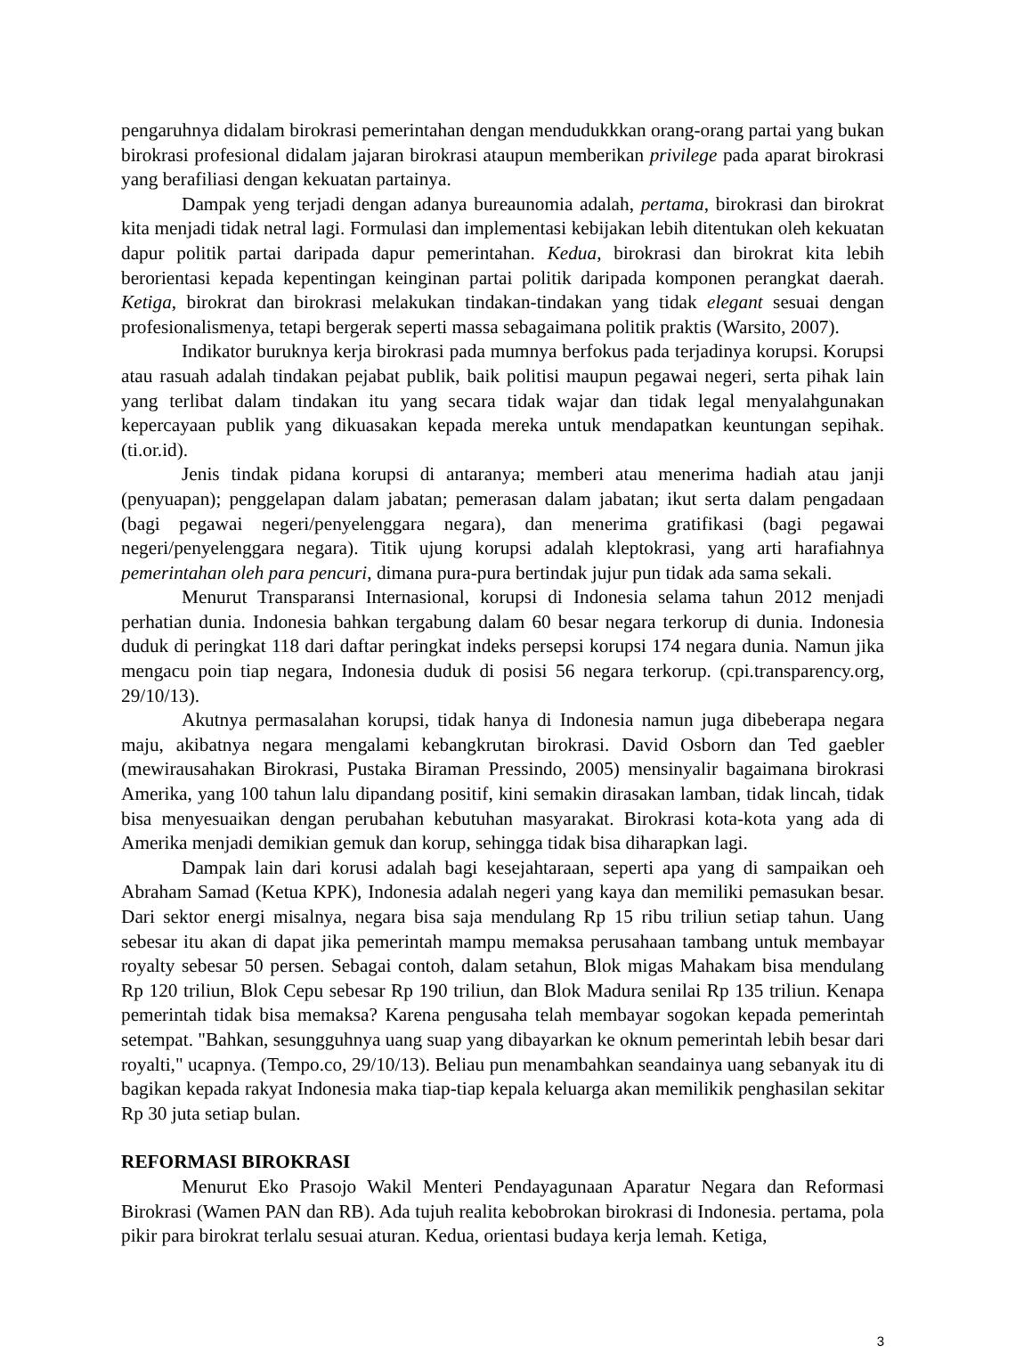pengaruhnya didalam birokrasi pemerintahan dengan mendudukkkan orang-orang partai yang bukan birokrasi profesional didalam jajaran birokrasi ataupun memberikan privilege pada aparat birokrasi yang berafiliasi dengan kekuatan partainya.
Dampak yeng terjadi dengan adanya bureaunomia adalah, pertama, birokrasi dan birokrat kita menjadi tidak netral lagi. Formulasi dan implementasi kebijakan lebih ditentukan oleh kekuatan dapur politik partai daripada dapur pemerintahan. Kedua, birokrasi dan birokrat kita lebih berorientasi kepada kepentingan keinginan partai politik daripada komponen perangkat daerah. Ketiga, birokrat dan birokrasi melakukan tindakan-tindakan yang tidak elegant sesuai dengan profesionalismenya, tetapi bergerak seperti massa sebagaimana politik praktis (Warsito, 2007).
Indikator buruknya kerja birokrasi pada mumnya berfokus pada terjadinya korupsi. Korupsi atau rasuah adalah tindakan pejabat publik, baik politisi maupun pegawai negeri, serta pihak lain yang terlibat dalam tindakan itu yang secara tidak wajar dan tidak legal menyalahgunakan kepercayaan publik yang dikuasakan kepada mereka untuk mendapatkan keuntungan sepihak. (ti.or.id).
Jenis tindak pidana korupsi di antaranya; memberi atau menerima hadiah atau janji (penyuapan); penggelapan dalam jabatan; pemerasan dalam jabatan; ikut serta dalam pengadaan (bagi pegawai negeri/penyelenggara negara), dan menerima gratifikasi (bagi pegawai negeri/penyelenggara negara). Titik ujung korupsi adalah kleptokrasi, yang arti harafiahnya pemerintahan oleh para pencuri, dimana pura-pura bertindak jujur pun tidak ada sama sekali.
Menurut Transparansi Internasional, korupsi di Indonesia selama tahun 2012 menjadi perhatian dunia. Indonesia bahkan tergabung dalam 60 besar negara terkorup di dunia. Indonesia duduk di peringkat 118 dari daftar peringkat indeks persepsi korupsi 174 negara dunia. Namun jika mengacu poin tiap negara, Indonesia duduk di posisi 56 negara terkorup. (cpi.transparency.org, 29/10/13).
Akutnya permasalahan korupsi, tidak hanya di Indonesia namun juga dibeberapa negara maju, akibatnya negara mengalami kebangkrutan birokrasi. David Osborn dan Ted gaebler (mewirausahakan Birokrasi, Pustaka Biraman Pressindo, 2005) mensinyalir bagaimana birokrasi Amerika, yang 100 tahun lalu dipandang positif, kini semakin dirasakan lamban, tidak lincah, tidak bisa menyesuaikan dengan perubahan kebutuhan masyarakat. Birokrasi kota-kota yang ada di Amerika menjadi demikian gemuk dan korup, sehingga tidak bisa diharapkan lagi.
Dampak lain dari korusi adalah bagi kesejahtaraan, seperti apa yang di sampaikan oeh Abraham Samad (Ketua KPK), Indonesia adalah negeri yang kaya dan memiliki pemasukan besar. Dari sektor energi misalnya, negara bisa saja mendulang Rp 15 ribu triliun setiap tahun. Uang sebesar itu akan di dapat jika pemerintah mampu memaksa perusahaan tambang untuk membayar royalty sebesar 50 persen. Sebagai contoh, dalam setahun, Blok migas Mahakam bisa mendulang Rp 120 triliun, Blok Cepu sebesar Rp 190 triliun, dan Blok Madura senilai Rp 135 triliun. Kenapa pemerintah tidak bisa memaksa? Karena pengusaha telah membayar sogokan kepada pemerintah setempat. "Bahkan, sesungguhnya uang suap yang dibayarkan ke oknum pemerintah lebih besar dari royalti," ucapnya. (Tempo.co, 29/10/13). Beliau pun menambahkan seandainya uang sebanyak itu di bagikan kepada rakyat Indonesia maka tiap-tiap kepala keluarga akan memilikik penghasilan sekitar Rp 30 juta setiap bulan.
REFORMASI BIROKRASI
Menurut Eko Prasojo Wakil Menteri Pendayagunaan Aparatur Negara dan Reformasi Birokrasi (Wamen PAN dan RB). Ada tujuh realita kebobrokan birokrasi di Indonesia. pertama, pola pikir para birokrat terlalu sesuai aturan. Kedua, orientasi budaya kerja lemah. Ketiga,
3